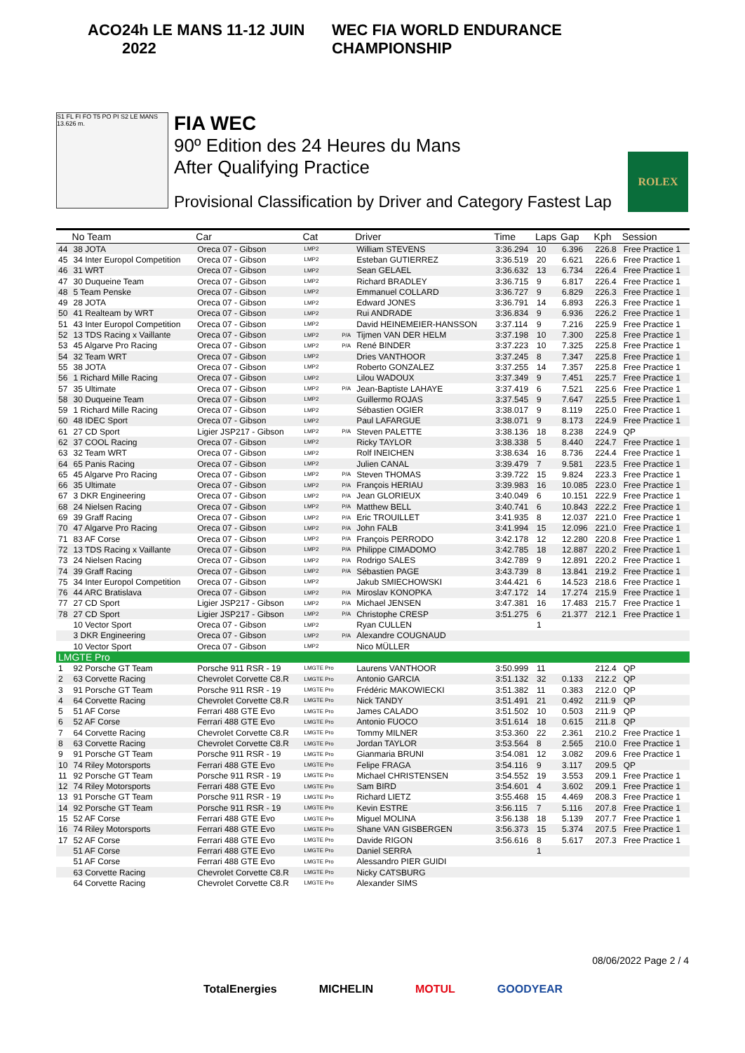ACO 24h LE MANS 11-12 JUIN 2022 WEC FIA WORLD ENDURANCE CHAMPIONSHIP
S1 FL FI FO T5 PO PI S2 LE MANS 13.626 m.
FIA WEC
90º Edition des 24 Heures du Mans
After Qualifying Practice
Provisional Classification by Driver and Category Fastest Lap
ROLEX
| | No Team | Car | Cat | | Driver | Time | Laps | Gap | Kph | Session |
| --- | --- | --- | --- | --- | --- | --- | --- | --- | --- | --- |
| 44 | 38 JOTA | Oreca 07 - Gibson | LMP2 | | William STEVENS | 3:36.294 | 10 | 6.396 | 226.8 | Free Practice 1 |
| 45 | 34 Inter Europol Competition | Oreca 07 - Gibson | LMP2 | | Esteban GUTIERREZ | 3:36.519 | 20 | 6.621 | 226.6 | Free Practice 1 |
| 46 | 31 WRT | Oreca 07 - Gibson | LMP2 | | Sean GELAEL | 3:36.632 | 13 | 6.734 | 226.4 | Free Practice 1 |
| 47 | 30 Duqueine Team | Oreca 07 - Gibson | LMP2 | | Richard BRADLEY | 3:36.715 | 9 | 6.817 | 226.4 | Free Practice 1 |
| 48 | 5 Team Penske | Oreca 07 - Gibson | LMP2 | | Emmanuel COLLARD | 3:36.727 | 9 | 6.829 | 226.3 | Free Practice 1 |
| 49 | 28 JOTA | Oreca 07 - Gibson | LMP2 | | Edward JONES | 3:36.791 | 14 | 6.893 | 226.3 | Free Practice 1 |
| 50 | 41 Realteam by WRT | Oreca 07 - Gibson | LMP2 | | Rui ANDRADE | 3:36.834 | 9 | 6.936 | 226.2 | Free Practice 1 |
| 51 | 43 Inter Europol Competition | Oreca 07 - Gibson | LMP2 | | David HEINEMEIER-HANSSON | 3:37.114 | 9 | 7.216 | 225.9 | Free Practice 1 |
| 52 | 13 TDS Racing x Vaillante | Oreca 07 - Gibson | LMP2 | P/A | Tijmen VAN DER HELM | 3:37.198 | 10 | 7.300 | 225.8 | Free Practice 1 |
| 53 | 45 Algarve Pro Racing | Oreca 07 - Gibson | LMP2 | P/A | René BINDER | 3:37.223 | 10 | 7.325 | 225.8 | Free Practice 1 |
| 54 | 32 Team WRT | Oreca 07 - Gibson | LMP2 | | Dries VANTHOOR | 3:37.245 | 8 | 7.347 | 225.8 | Free Practice 1 |
| 55 | 38 JOTA | Oreca 07 - Gibson | LMP2 | | Roberto GONZALEZ | 3:37.255 | 14 | 7.357 | 225.8 | Free Practice 1 |
| 56 | 1 Richard Mille Racing | Oreca 07 - Gibson | LMP2 | | Lilou WADOUX | 3:37.349 | 9 | 7.451 | 225.7 | Free Practice 1 |
| 57 | 35 Ultimate | Oreca 07 - Gibson | LMP2 | P/A | Jean-Baptiste LAHAYE | 3:37.419 | 6 | 7.521 | 225.6 | Free Practice 1 |
| 58 | 30 Duqueine Team | Oreca 07 - Gibson | LMP2 | | Guillermo ROJAS | 3:37.545 | 9 | 7.647 | 225.5 | Free Practice 1 |
| 59 | 1 Richard Mille Racing | Oreca 07 - Gibson | LMP2 | | Sébastien OGIER | 3:38.017 | 9 | 8.119 | 225.0 | Free Practice 1 |
| 60 | 48 IDEC Sport | Oreca 07 - Gibson | LMP2 | | Paul LAFARGUE | 3:38.071 | 9 | 8.173 | 224.9 | Free Practice 1 |
| 61 | 27 CD Sport | Ligier JSP217 - Gibson | LMP2 | P/A | Steven PALETTE | 3:38.136 | 18 | 8.238 | 224.9 | QP |
| 62 | 37 COOL Racing | Oreca 07 - Gibson | LMP2 | | Ricky TAYLOR | 3:38.338 | 5 | 8.440 | 224.7 | Free Practice 1 |
| 63 | 32 Team WRT | Oreca 07 - Gibson | LMP2 | | Rolf INEICHEN | 3:38.634 | 16 | 8.736 | 224.4 | Free Practice 1 |
| 64 | 65 Panis Racing | Oreca 07 - Gibson | LMP2 | | Julien CANAL | 3:39.479 | 7 | 9.581 | 223.5 | Free Practice 1 |
| 65 | 45 Algarve Pro Racing | Oreca 07 - Gibson | LMP2 | P/A | Steven THOMAS | 3:39.722 | 15 | 9.824 | 223.3 | Free Practice 1 |
| 66 | 35 Ultimate | Oreca 07 - Gibson | LMP2 | P/A | François HERIAU | 3:39.983 | 16 | 10.085 | 223.0 | Free Practice 1 |
| 67 | 3 DKR Engineering | Oreca 07 - Gibson | LMP2 | P/A | Jean GLORIEUX | 3:40.049 | 6 | 10.151 | 222.9 | Free Practice 1 |
| 68 | 24 Nielsen Racing | Oreca 07 - Gibson | LMP2 | P/A | Matthew BELL | 3:40.741 | 6 | 10.843 | 222.2 | Free Practice 1 |
| 69 | 39 Graff Racing | Oreca 07 - Gibson | LMP2 | P/A | Eric TROUILLET | 3:41.935 | 8 | 12.037 | 221.0 | Free Practice 1 |
| 70 | 47 Algarve Pro Racing | Oreca 07 - Gibson | LMP2 | P/A | John FALB | 3:41.994 | 15 | 12.096 | 221.0 | Free Practice 1 |
| 71 | 83 AF Corse | Oreca 07 - Gibson | LMP2 | P/A | François PERRODO | 3:42.178 | 12 | 12.280 | 220.8 | Free Practice 1 |
| 72 | 13 TDS Racing x Vaillante | Oreca 07 - Gibson | LMP2 | P/A | Philippe CIMADOMO | 3:42.785 | 18 | 12.887 | 220.2 | Free Practice 1 |
| 73 | 24 Nielsen Racing | Oreca 07 - Gibson | LMP2 | P/A | Rodrigo SALES | 3:42.789 | 9 | 12.891 | 220.2 | Free Practice 1 |
| 74 | 39 Graff Racing | Oreca 07 - Gibson | LMP2 | P/A | Sébastien PAGE | 3:43.739 | 8 | 13.841 | 219.2 | Free Practice 1 |
| 75 | 34 Inter Europol Competition | Oreca 07 - Gibson | LMP2 | | Jakub SMIECHOWSKI | 3:44.421 | 6 | 14.523 | 218.6 | Free Practice 1 |
| 76 | 44 ARC Bratislava | Oreca 07 - Gibson | LMP2 | P/A | Miroslav KONOPKA | 3:47.172 | 14 | 17.274 | 215.9 | Free Practice 1 |
| 77 | 27 CD Sport | Ligier JSP217 - Gibson | LMP2 | P/A | Michael JENSEN | 3:47.381 | 16 | 17.483 | 215.7 | Free Practice 1 |
| 78 | 27 CD Sport | Ligier JSP217 - Gibson | LMP2 | P/A | Christophe CRESP | 3:51.275 | 6 | 21.377 | 212.1 | Free Practice 1 |
| | 10 Vector Sport | Oreca 07 - Gibson | LMP2 | | Ryan CULLEN | | 1 | | | |
| | 3 DKR Engineering | Oreca 07 - Gibson | LMP2 | P/A | Alexandre COUGNAUD | | | | | |
| | 10 Vector Sport | Oreca 07 - Gibson | LMP2 | | Nico MÜLLER | | | | | |
| LMGTE Pro | | | | | | | | | | |
| 1 | 92 Porsche GT Team | Porsche 911 RSR - 19 | LMGTE Pro | | Laurens VANTHOOR | 3:50.999 | 11 | | 212.4 | QP |
| 2 | 63 Corvette Racing | Chevrolet Corvette C8.R | LMGTE Pro | | Antonio GARCIA | 3:51.132 | 32 | 0.133 | 212.2 | QP |
| 3 | 91 Porsche GT Team | Porsche 911 RSR - 19 | LMGTE Pro | | Frédéric MAKOWIECKI | 3:51.382 | 11 | 0.383 | 212.0 | QP |
| 4 | 64 Corvette Racing | Chevrolet Corvette C8.R | LMGTE Pro | | Nick TANDY | 3:51.491 | 21 | 0.492 | 211.9 | QP |
| 5 | 51 AF Corse | Ferrari 488 GTE Evo | LMGTE Pro | | James CALADO | 3:51.502 | 10 | 0.503 | 211.9 | QP |
| 6 | 52 AF Corse | Ferrari 488 GTE Evo | LMGTE Pro | | Antonio FUOCO | 3:51.614 | 18 | 0.615 | 211.8 | QP |
| 7 | 64 Corvette Racing | Chevrolet Corvette C8.R | LMGTE Pro | | Tommy MILNER | 3:53.360 | 22 | 2.361 | 210.2 | Free Practice 1 |
| 8 | 63 Corvette Racing | Chevrolet Corvette C8.R | LMGTE Pro | | Jordan TAYLOR | 3:53.564 | 8 | 2.565 | 210.0 | Free Practice 1 |
| 9 | 91 Porsche GT Team | Porsche 911 RSR - 19 | LMGTE Pro | | Gianmaria BRUNI | 3:54.081 | 12 | 3.082 | 209.6 | Free Practice 1 |
| 10 | 74 Riley Motorsports | Ferrari 488 GTE Evo | LMGTE Pro | | Felipe FRAGA | 3:54.116 | 9 | 3.117 | 209.5 | QP |
| 11 | 92 Porsche GT Team | Porsche 911 RSR - 19 | LMGTE Pro | | Michael CHRISTENSEN | 3:54.552 | 19 | 3.553 | 209.1 | Free Practice 1 |
| 12 | 74 Riley Motorsports | Ferrari 488 GTE Evo | LMGTE Pro | | Sam BIRD | 3:54.601 | 4 | 3.602 | 209.1 | Free Practice 1 |
| 13 | 91 Porsche GT Team | Porsche 911 RSR - 19 | LMGTE Pro | | Richard LIETZ | 3:55.468 | 15 | 4.469 | 208.3 | Free Practice 1 |
| 14 | 92 Porsche GT Team | Porsche 911 RSR - 19 | LMGTE Pro | | Kevin ESTRE | 3:56.115 | 7 | 5.116 | 207.8 | Free Practice 1 |
| 15 | 52 AF Corse | Ferrari 488 GTE Evo | LMGTE Pro | | Miguel MOLINA | 3:56.138 | 18 | 5.139 | 207.7 | Free Practice 1 |
| 16 | 74 Riley Motorsports | Ferrari 488 GTE Evo | LMGTE Pro | | Shane VAN GISBERGEN | 3:56.373 | 15 | 5.374 | 207.5 | Free Practice 1 |
| 17 | 52 AF Corse | Ferrari 488 GTE Evo | LMGTE Pro | | Davide RIGON | 3:56.616 | 8 | 5.617 | 207.3 | Free Practice 1 |
| | 51 AF Corse | Ferrari 488 GTE Evo | LMGTE Pro | | Daniel SERRA | | 1 | | | |
| | 51 AF Corse | Ferrari 488 GTE Evo | LMGTE Pro | | Alessandro PIER GUIDI | | | | | |
| | 63 Corvette Racing | Chevrolet Corvette C8.R | LMGTE Pro | | Nicky CATSBURG | | | | | |
| | 64 Corvette Racing | Chevrolet Corvette C8.R | LMGTE Pro | | Alexander SIMS | | | | | |
08/06/2022 Page 2 / 4
TotalEnergies MICHELIN MOTUL GOODYEAR